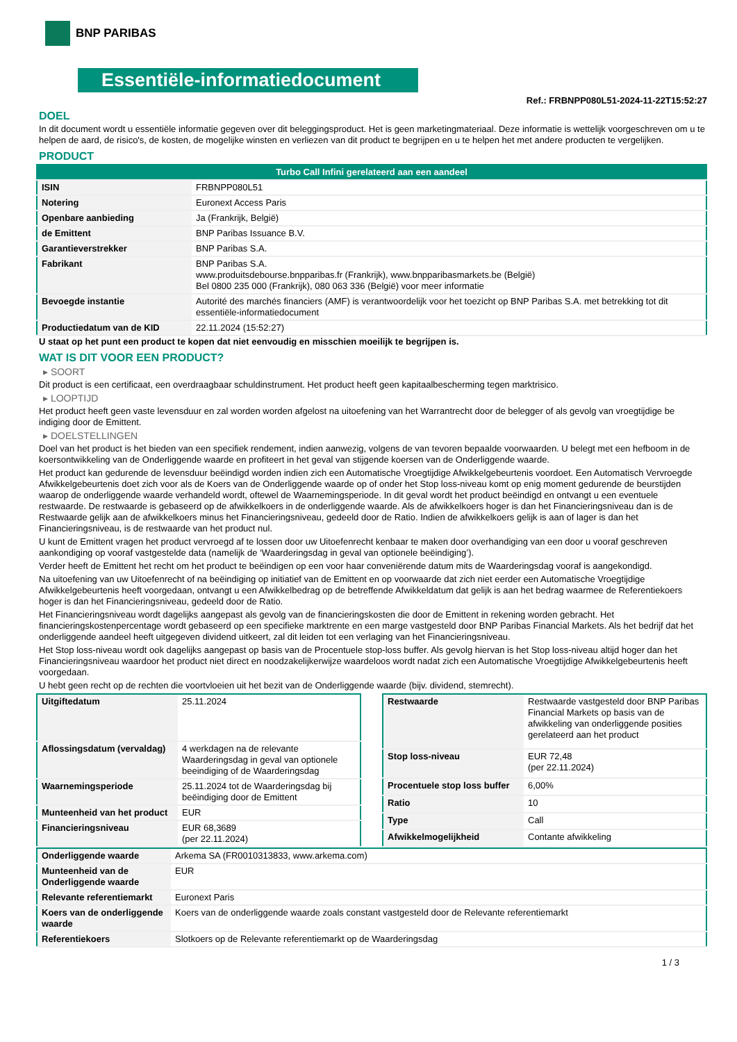BNP PARIBAS
Essentiële-informatiedocument
Ref.: FRBNPP080L51-2024-11-22T15:52:27
DOEL
In dit document wordt u essentiële informatie gegeven over dit beleggingsproduct. Het is geen marketingmateriaal. Deze informatie is wettelijk voorgeschreven om u te helpen de aard, de risico's, de kosten, de mogelijke winsten en verliezen van dit product te begrijpen en u te helpen het met andere producten te vergelijken.
PRODUCT
| Turbo Call Infini gerelateerd aan een aandeel | |
| ISIN | FRBNPP080L51 |
| Notering | Euronext Access Paris |
| Openbare aanbieding | Ja (Frankrijk, België) |
| de Emittent | BNP Paribas Issuance B.V. |
| Garantieverstrekker | BNP Paribas S.A. |
| Fabrikant | BNP Paribas S.A. www.produitsdebourse.bnpparibas.fr (Frankrijk), www.bnpparibasmarkets.be (België) Bel 0800 235 000 (Frankrijk), 080 063 336 (België) voor meer informatie |
| Bevoegde instantie | Autorité des marchés financiers (AMF) is verantwoordelijk voor het toezicht op BNP Paribas S.A. met betrekking tot dit essentiële-informatiedocument |
| Productiedatum van de KID | 22.11.2024 (15:52:27) |
U staat op het punt een product te kopen dat niet eenvoudig en misschien moeilijk te begrijpen is.
WAT IS DIT VOOR EEN PRODUCT?
▸ SOORT
Dit product is een certificaat, een overdraagbaar schuldinstrument. Het product heeft geen kapitaalbescherming tegen marktrisico.
▸ LOOPTIJD
Het product heeft geen vaste levensduur en zal worden worden afgelost na uitoefening van het Warrantrecht door de belegger of als gevolg van vroegtijdige be indiging door de Emittent.
▸ DOELSTELLINGEN
Doel van het product is het bieden van een specifiek rendement, indien aanwezig, volgens de van tevoren bepaalde voorwaarden. U belegt met een hefboom in de koersontwikkeling van de Onderliggende waarde en profiteert in het geval van stijgende koersen van de Onderliggende waarde.
Het product kan gedurende de levensduur beëindigd worden indien zich een Automatische Vroegtijdige Afwikkelgebeurtenis voordoet. Een Automatisch Vervroegde Afwikkelgebeurtenis doet zich voor als de Koers van de Onderliggende waarde op of onder het Stop loss-niveau komt op enig moment gedurende de beurstijden waarop de onderliggende waarde verhandeld wordt, oftewel de Waarnemingsperiode. In dit geval wordt het product beëindigd en ontvangt u een eventuele restwaarde. De restwaarde is gebaseerd op de afwikkelkoers in de onderliggende waarde. Als de afwikkelkoers hoger is dan het Financieringsniveau dan is de Restwaarde gelijk aan de afwikkelkoers minus het Financieringsniveau, gedeeld door de Ratio. Indien de afwikkelkoers gelijk is aan of lager is dan het Financieringsniveau, is de restwaarde van het product nul.
U kunt de Emittent vragen het product vervroegd af te lossen door uw Uitoefenrecht kenbaar te maken door overhandiging van een door u vooraf geschreven aankondiging op vooraf vastgestelde data (namelijk de ‘Waarderingsdag in geval van optionele beëindiging’).
Verder heeft de Emittent het recht om het product te beëindigen op een voor haar conveniërende datum mits de Waarderingsdag vooraf is aangekondigd.
Na uitoefening van uw Uitoefenrecht of na beëindiging op initiatief van de Emittent en op voorwaarde dat zich niet eerder een Automatische Vroegtijdige Afwikkelgebeurtenis heeft voorgedaan, ontvangt u een Afwikkelbedrag op de betreffende Afwikkeldatum dat gelijk is aan het bedrag waarmee de Referentiekoers hoger is dan het Financieringsniveau, gedeeld door de Ratio.
Het Financieringsniveau wordt dagelijks aangepast als gevolg van de financieringskosten die door de Emittent in rekening worden gebracht. Het financieringskostenpercentage wordt gebaseerd op een specifieke marktrente en een marge vastgesteld door BNP Paribas Financial Markets. Als het bedrijf dat het onderliggende aandeel heeft uitgegeven dividend uitkeert, zal dit leiden tot een verlaging van het Financieringsniveau.
Het Stop loss-niveau wordt ook dagelijks aangepast op basis van de Procentuele stop-loss buffer. Als gevolg hiervan is het Stop loss-niveau altijd hoger dan het Financieringsniveau waardoor het product niet direct en noodzakelijkerwijze waardeloos wordt nadat zich een Automatische Vroegtijdige Afwikkelgebeurtenis heeft voorgedaan.
U hebt geen recht op de rechten die voortvloeien uit het bezit van de Onderliggende waarde (bijv. dividend, stemrecht).
| Uitgiftedatum | 25.11.2024 |
| Aflossingsdatum (vervaldag) | 4 werkdagen na de relevante Waarderingsdag in geval van optionele beeindiging of de Waarderingsdag |
| Waarnemingsperiode | 25.11.2024 tot de Waarderingsdag bij beëindiging door de Emittent |
| Munteenheid van het product | EUR |
| Financieringsniveau | EUR 68,3689 (per 22.11.2024) |
| Restwaarde | Restwaarde vastgesteld door BNP Paribas Financial Markets op basis van de afwikkeling van onderliggende posities gerelateerd aan het product |
| Stop loss-niveau | EUR 72,48 (per 22.11.2024) |
| Procentuele stop loss buffer | 6,00% |
| Ratio | 10 |
| Type | Call |
| Afwikkelmogelijkheid | Contante afwikkeling |
| Onderliggende waarde | Arkema SA (FR0010313833, www.arkema.com) |
| Munteenheid van de Onderliggende waarde | EUR |
| Relevante referentiemarkt | Euronext Paris |
| Koers van de onderliggende waarde | Koers van de onderliggende waarde zoals constant vastgesteld door de Relevante referentiemarkt |
| Referentiekoers | Slotkoers op de Relevante referentiemarkt op de Waarderingsdag |
1 / 3